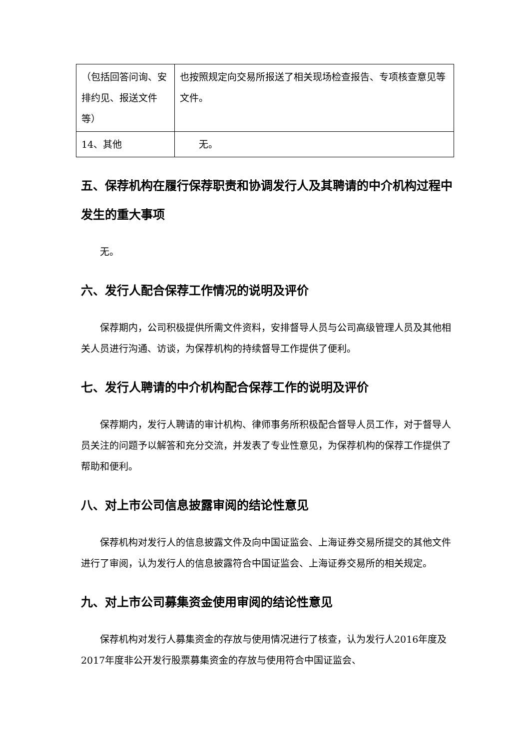| （包括回答问询、安排约见、报送文件等） | 也按照规定向交易所报送了相关现场检查报告、专项核查意见等文件。 |
| 14、其他 | 无。 |
五、保荐机构在履行保荐职责和协调发行人及其聘请的中介机构过程中发生的重大事项
无。
六、发行人配合保荐工作情况的说明及评价
保荐期内，公司积极提供所需文件资料，安排督导人员与公司高级管理人员及其他相关人员进行沟通、访谈，为保荐机构的持续督导工作提供了便利。
七、发行人聘请的中介机构配合保荐工作的说明及评价
保荐期内，发行人聘请的审计机构、律师事务所积极配合督导人员工作，对于督导人员关注的问题予以解答和充分交流，并发表了专业性意见，为保荐机构的保荐工作提供了帮助和便利。
八、对上市公司信息披露审阅的结论性意见
保荐机构对发行人的信息披露文件及向中国证监会、上海证券交易所提交的其他文件进行了审阅，认为发行人的信息披露符合中国证监会、上海证券交易所的相关规定。
九、对上市公司募集资金使用审阅的结论性意见
保荐机构对发行人募集资金的存放与使用情况进行了核查，认为发行人2016年度及2017年度非公开发行股票募集资金的存放与使用符合中国证监会、